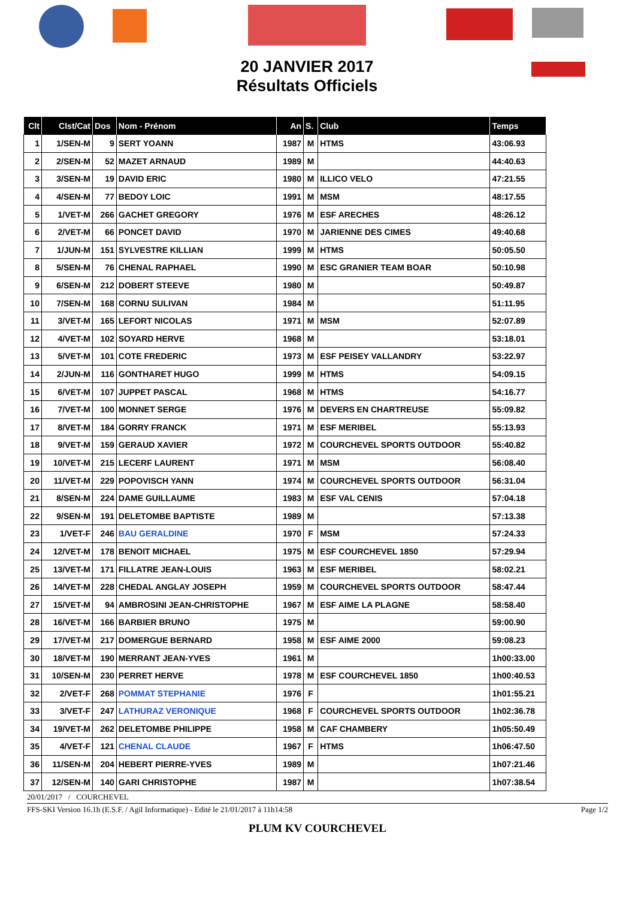20 JANVIER 2017
Résultats Officiels
| Clt | Clst/Cat | Dos | Nom - Prénom | An | S. | Club | Temps |
| --- | --- | --- | --- | --- | --- | --- | --- |
| 1 | 1/SEN-M | 9 | SERT YOANN | 1987 | M | HTMS | 43:06.93 |
| 2 | 2/SEN-M | 52 | MAZET ARNAUD | 1989 | M | | 44:40.63 |
| 3 | 3/SEN-M | 19 | DAVID ERIC | 1980 | M | ILLICO VELO | 47:21.55 |
| 4 | 4/SEN-M | 77 | BEDOY LOIC | 1991 | M | MSM | 48:17.55 |
| 5 | 1/VET-M | 266 | GACHET GREGORY | 1976 | M | ESF ARECHES | 48:26.12 |
| 6 | 2/VET-M | 66 | PONCET DAVID | 1970 | M | JARIENNE DES CIMES | 49:40.68 |
| 7 | 1/JUN-M | 151 | SYLVESTRE KILLIAN | 1999 | M | HTMS | 50:05.50 |
| 8 | 5/SEN-M | 76 | CHENAL RAPHAEL | 1990 | M | ESC GRANIER TEAM BOAR | 50:10.98 |
| 9 | 6/SEN-M | 212 | DOBERT STEEVE | 1980 | M | | 50:49.87 |
| 10 | 7/SEN-M | 168 | CORNU SULIVAN | 1984 | M | | 51:11.95 |
| 11 | 3/VET-M | 165 | LEFORT NICOLAS | 1971 | M | MSM | 52:07.89 |
| 12 | 4/VET-M | 102 | SOYARD HERVE | 1968 | M | | 53:18.01 |
| 13 | 5/VET-M | 101 | COTE FREDERIC | 1973 | M | ESF PEISEY VALLANDRY | 53:22.97 |
| 14 | 2/JUN-M | 116 | GONTHARET HUGO | 1999 | M | HTMS | 54:09.15 |
| 15 | 6/VET-M | 107 | JUPPET PASCAL | 1968 | M | HTMS | 54:16.77 |
| 16 | 7/VET-M | 100 | MONNET SERGE | 1976 | M | DEVERS EN CHARTREUSE | 55:09.82 |
| 17 | 8/VET-M | 184 | GORRY FRANCK | 1971 | M | ESF MERIBEL | 55:13.93 |
| 18 | 9/VET-M | 159 | GERAUD XAVIER | 1972 | M | COURCHEVEL SPORTS OUTDOOR | 55:40.82 |
| 19 | 10/VET-M | 215 | LECERF LAURENT | 1971 | M | MSM | 56:08.40 |
| 20 | 11/VET-M | 229 | POPOVISCH YANN | 1974 | M | COURCHEVEL SPORTS OUTDOOR | 56:31.04 |
| 21 | 8/SEN-M | 224 | DAME GUILLAUME | 1983 | M | ESF VAL CENIS | 57:04.18 |
| 22 | 9/SEN-M | 191 | DELETOMBE BAPTISTE | 1989 | M | | 57:13.38 |
| 23 | 1/VET-F | 246 | BAU GERALDINE | 1970 | F | MSM | 57:24.33 |
| 24 | 12/VET-M | 178 | BENOIT MICHAEL | 1975 | M | ESF COURCHEVEL 1850 | 57:29.94 |
| 25 | 13/VET-M | 171 | FILLATRE JEAN-LOUIS | 1963 | M | ESF MERIBEL | 58:02.21 |
| 26 | 14/VET-M | 228 | CHEDAL ANGLAY JOSEPH | 1959 | M | COURCHEVEL SPORTS OUTDOOR | 58:47.44 |
| 27 | 15/VET-M | 94 | AMBROSINI JEAN-CHRISTOPHE | 1967 | M | ESF AIME LA PLAGNE | 58:58.40 |
| 28 | 16/VET-M | 166 | BARBIER BRUNO | 1975 | M | | 59:00.90 |
| 29 | 17/VET-M | 217 | DOMERGUE BERNARD | 1958 | M | ESF AIME 2000 | 59:08.23 |
| 30 | 18/VET-M | 190 | MERRANT JEAN-YVES | 1961 | M | | 1h00:33.00 |
| 31 | 10/SEN-M | 230 | PERRET HERVE | 1978 | M | ESF COURCHEVEL 1850 | 1h00:40.53 |
| 32 | 2/VET-F | 268 | POMMAT STEPHANIE | 1976 | F | | 1h01:55.21 |
| 33 | 3/VET-F | 247 | LATHURAZ VERONIQUE | 1968 | F | COURCHEVEL SPORTS OUTDOOR | 1h02:36.78 |
| 34 | 19/VET-M | 262 | DELETOMBE PHILIPPE | 1958 | M | CAF CHAMBERY | 1h05:50.49 |
| 35 | 4/VET-F | 121 | CHENAL CLAUDE | 1967 | F | HTMS | 1h06:47.50 |
| 36 | 11/SEN-M | 204 | HEBERT PIERRE-YVES | 1989 | M | | 1h07:21.46 |
| 37 | 12/SEN-M | 140 | GARI CHRISTOPHE | 1987 | M | | 1h07:38.54 |
20/01/2017 / COURCHEVEL
FFS-SKI Version 16.1h (E.S.F. / Agil Informatique) - Edité le 21/01/2017 à 11h14:58 Page 1/2
PLUM KV COURCHEVEL